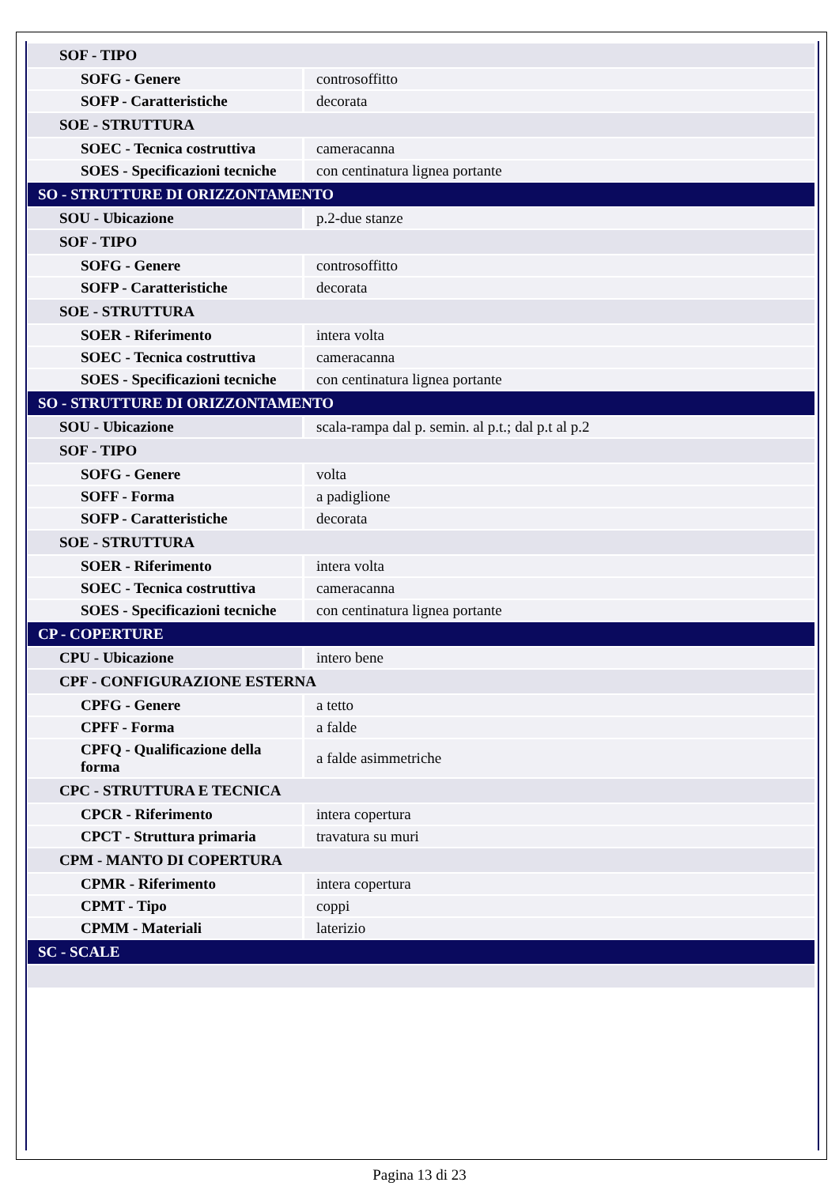| SOF - TIPO | |
| SOFG - Genere | controsoffitto |
| SOFP - Caratteristiche | decorata |
| SOE - STRUTTURA | |
| SOEC - Tecnica costruttiva | cameracanna |
| SOES - Specificazioni tecniche | con centinatura lignea portante |
| SO - STRUTTURE DI ORIZZONTAMENTO | |
| SOU - Ubicazione | p.2-due stanze |
| SOF - TIPO | |
| SOFG - Genere | controsoffitto |
| SOFP - Caratteristiche | decorata |
| SOE - STRUTTURA | |
| SOER - Riferimento | intera volta |
| SOEC - Tecnica costruttiva | cameracanna |
| SOES - Specificazioni tecniche | con centinatura lignea portante |
| SO - STRUTTURE DI ORIZZONTAMENTO | |
| SOU - Ubicazione | scala-rampa dal p. semin. al p.t.; dal p.t al p.2 |
| SOF - TIPO | |
| SOFG - Genere | volta |
| SOFF - Forma | a padiglione |
| SOFP - Caratteristiche | decorata |
| SOE - STRUTTURA | |
| SOER - Riferimento | intera volta |
| SOEC - Tecnica costruttiva | cameracanna |
| SOES - Specificazioni tecniche | con centinatura lignea portante |
| CP - COPERTURE | |
| CPU - Ubicazione | intero bene |
| CPF - CONFIGURAZIONE ESTERNA | |
| CPFG - Genere | a tetto |
| CPFF - Forma | a falde |
| CPFQ - Qualificazione della forma | a falde asimmetriche |
| CPC - STRUTTURA E TECNICA | |
| CPCR - Riferimento | intera copertura |
| CPCT - Struttura primaria | travatura su muri |
| CPM - MANTO DI COPERTURA | |
| CPMR - Riferimento | intera copertura |
| CPMT - Tipo | coppi |
| CPMM - Materiali | laterizio |
| SC - SCALE | |
Pagina 13 di 23